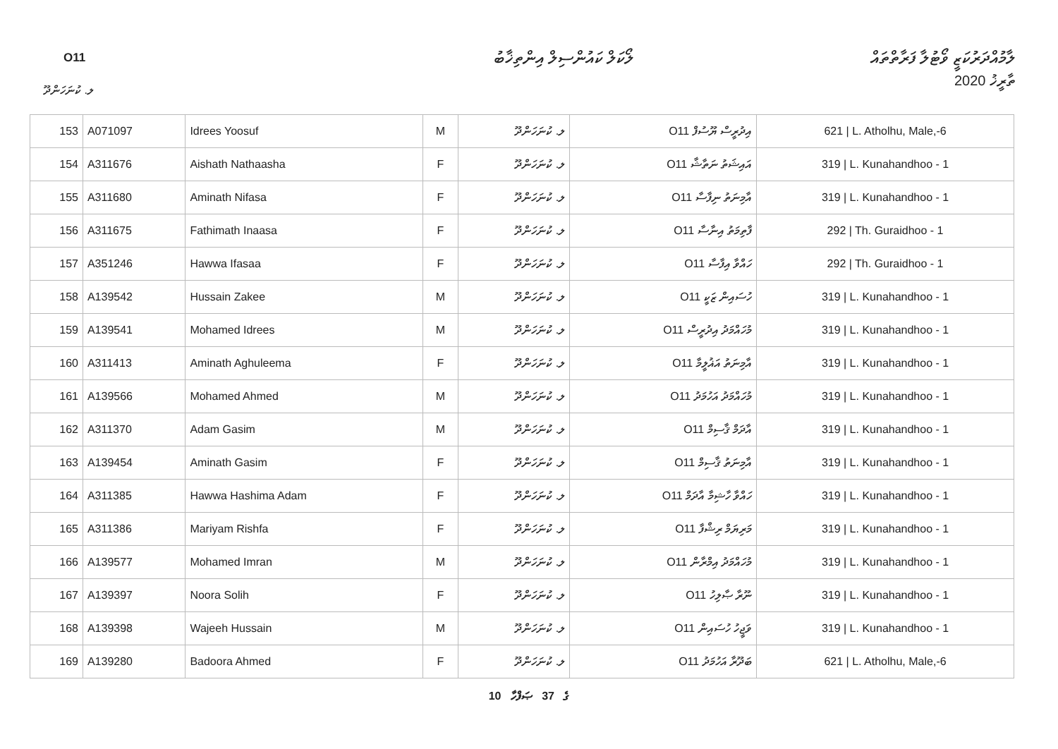O11 ލޯކަލް ކައުންސިލް އިންތިޚާބު
ލާމުއްދަރުކަޒީ ވޯޓުލާ ފަރާތްތައް
ތާރީޚު 2020
ލ. ކުނަހަންދޫ
| 153 | A071097 | Idrees Yoosuf | M | ލ. ކުނަހަންދޫ | O11 އިދުރީސް ޔޫސުފް | 621 / L. Atholhu, Male,-6 |
| 154 | A311676 | Aishath Nathaasha | F | ލ. ކުނަހަންދޫ | O11 އައިޝަތު ނަތާޝާ | 319 / L. Kunahandhoo - 1 |
| 155 | A311680 | Aminath Nifasa | F | ލ. ކުނަހަންދޫ | O11 އާމިނަތު ނިފާސާ | 319 / L. Kunahandhoo - 1 |
| 156 | A311675 | Fathimath Inaasa | F | ލ. ކުނަހަންދޫ | O11 ފާތިމަތު އިނާސާ | 292 / Th. Guraidhoo - 1 |
| 157 | A351246 | Hawwa Ifasaa | F | ލ. ކުނަހަންދޫ | O11 ހައްވާ އިފާސާ | 292 / Th. Guraidhoo - 1 |
| 158 | A139542 | Hussain Zakee | M | ލ. ކުނަހަންދޫ | O11 ހުސައިން ޒަކީ | 319 / L. Kunahandhoo - 1 |
| 159 | A139541 | Mohamed Idrees | M | ލ. ކުނަހަންދޫ | O11 މުހައްމަދު އިދުރީސް | 319 / L. Kunahandhoo - 1 |
| 160 | A311413 | Aminath Aghuleema | F | ލ. ކުނަހަންދޫ | O11 އާމިނަތު އަޣުލީމާ | 319 / L. Kunahandhoo - 1 |
| 161 | A139566 | Mohamed Ahmed | M | ލ. ކުނަހަންދޫ | O11 މުހައްމަދު އަހުމަދު | 319 / L. Kunahandhoo - 1 |
| 162 | A311370 | Adam Gasim | M | ލ. ކުނަހަންދޫ | O11 އާދަމް ޤާސިމް | 319 / L. Kunahandhoo - 1 |
| 163 | A139454 | Aminath Gasim | F | ލ. ކުނަހަންދޫ | O11 އާމިނަތު ޤާސިމް | 319 / L. Kunahandhoo - 1 |
| 164 | A311385 | Hawwa Hashima Adam | F | ލ. ކުނަހަންދޫ | O11 ހައްވާ ހާޝިމާ އާދަމް | 319 / L. Kunahandhoo - 1 |
| 165 | A311386 | Mariyam Rishfa | F | ލ. ކުނަހަންދޫ | O11 މަރިޔަމް ރިޝްފާ | 319 / L. Kunahandhoo - 1 |
| 166 | A139577 | Mohamed Imran | M | ލ. ކުނަހަންދޫ | O11 މުހައްމަދު އިމްރާން | 319 / L. Kunahandhoo - 1 |
| 167 | A139397 | Noora Solih | F | ލ. ކުނަހަންދޫ | O11 ނޫރާ ޞާލިހު | 319 / L. Kunahandhoo - 1 |
| 168 | A139398 | Wajeeh Hussain | M | ލ. ކުނަހަންދޫ | O11 ވަޖީހު ހުސައިން | 319 / L. Kunahandhoo - 1 |
| 169 | A139280 | Badoora Ahmed | F | ލ. ކުނަހަންދޫ | O11 ބަދޫރާ އަހުމަދު | 621 / L. Atholhu, Male,-6 |
10 ގެ 37 ޞަފްހާ